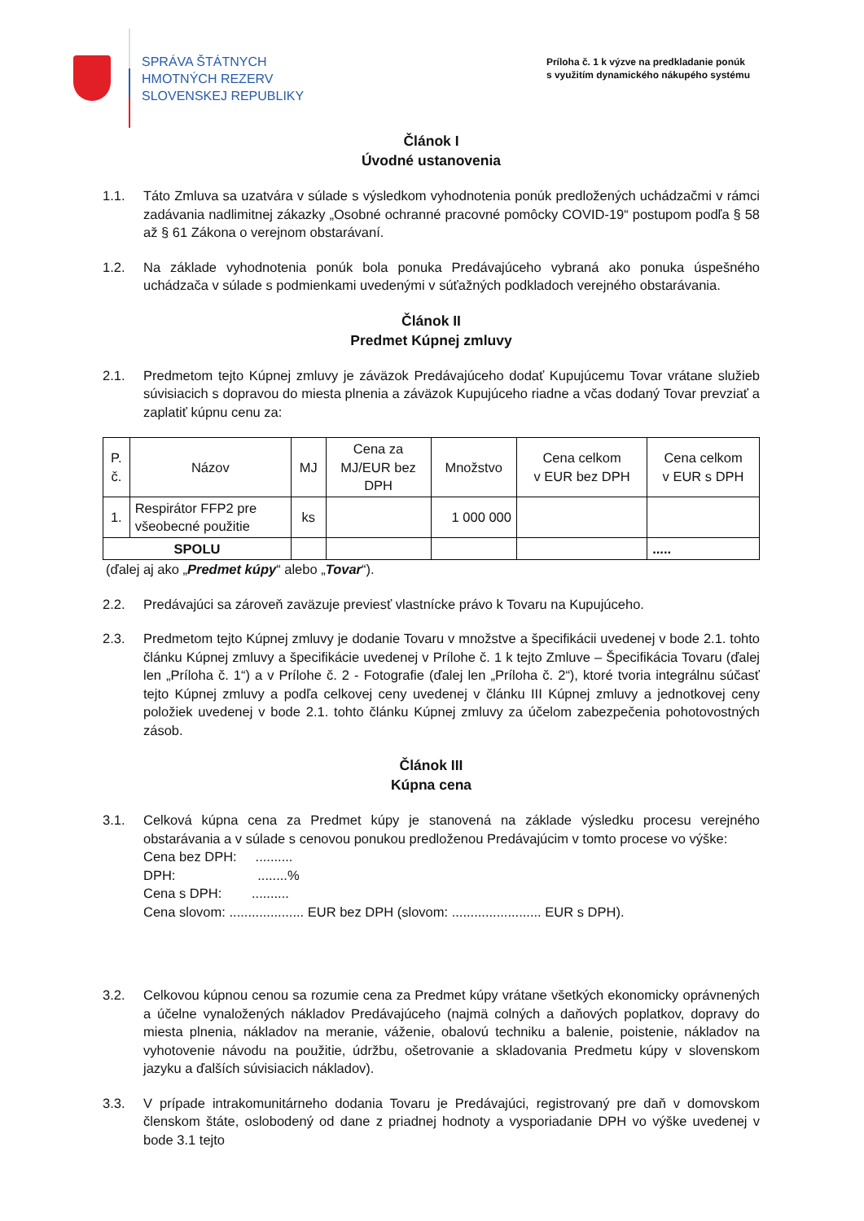SPRÁVA ŠTÁTNYCH
HMOTNÝCH REZERV
SLOVENSKEJ REPUBLIKY
Príloha č. 1 k výzve na predkladanie ponúk
s využitím dynamického nákupého systému
Článok I
Úvodné ustanovenia
1.1. Táto Zmluva sa uzatvára v súlade s výsledkom vyhodnotenia ponúk predložených uchádzačmi v rámci zadávania nadlimitnej zákazky „Osobné ochranné pracovné pomôcky COVID-19“ postupom podľa § 58 až § 61 Zákona o verejnom obstarávaní.
1.2. Na základe vyhodnotenia ponúk bola ponuka Predávajúceho vybraná ako ponuka úspešného uchádzača v súlade s podmienkami uvedenými v súťažných podkladoch verejného obstarávania.
Článok II
Predmet Kúpnej zmluvy
2.1. Predmetom tejto Kúpnej zmluvy je záväzok Predávajúceho dodať Kupujúcemu Tovar vrátane služieb súvisiacich s dopravou do miesta plnenia a záväzok Kupujúceho riadne a včas dodaný Tovar prevziať a zaplatiť kúpnu cenu za:
| P. č. | Názov | MJ | Cena za MJ/EUR bez DPH | Množstvo | Cena celkom v EUR bez DPH | Cena celkom v EUR s DPH |
| --- | --- | --- | --- | --- | --- | --- |
| 1. | Respirátor FFP2 pre všeobecné použitie | ks | | 1 000 000 | | |
| SPOLU | | | | | | ..... |
(ďalej aj ako „Predmet kúpy“ alebo „Tovar“).
2.2. Predávajúci sa zároveň zaväzuje previesť vlastnícke právo k Tovaru na Kupujúceho.
2.3. Predmetom tejto Kúpnej zmluvy je dodanie Tovaru v množstve a špecifikácii uvedenej v bode 2.1. tohto článku Kúpnej zmluvy a špecifikácie uvedenej v Prílohe č. 1 k tejto Zmluve – Špecifikácia Tovaru (ďalej len „Príloha č. 1“) a v Prílohe č. 2 - Fotografie (ďalej len „Príloha č. 2“), ktoré tvoria integrálnu súčasť tejto Kúpnej zmluvy a podľa celkovej ceny uvedenej v článku III Kúpnej zmluvy a jednotkovej ceny položiek uvedenej v bode 2.1. tohto článku Kúpnej zmluvy za účelom zabezpečenia pohotovostných zásob.
Článok III
Kúpna cena
3.1. Celková kúpna cena za Predmet kúpy je stanovená na základe výsledku procesu verejného obstarávania a v súlade s cenovou ponukou predloženou Predávajúcim v tomto procese vo výške:
Cena bez DPH: ..........
DPH: ........%
Cena s DPH: ..........
Cena slovom: .................... EUR bez DPH (slovom: ........................ EUR s DPH).
3.2. Celkovou kúpnou cenou sa rozumie cena za Predmet kúpy vrátane všetkých ekonomicky oprávnených a účelne vynaložených nákladov Predávajúceho (najmä colných a daňových poplatkov, dopravy do miesta plnenia, nákladov na meranie, váženie, obalovú techniku a balenie, poistenie, nákladov na vyhotovenie návodu na použitie, údržbu, ošetrovanie a skladovania Predmetu kúpy v slovenskom jazyku a ďalších súvisiacich nákladov).
3.3. V prípade intrakomunitárneho dodania Tovaru je Predávajúci, registrovaný pre daň v domovskom členskom štáte, oslobodený od dane z priadnej hodnoty a vysporiadanie DPH vo výške uvedenej v bode 3.1 tejto